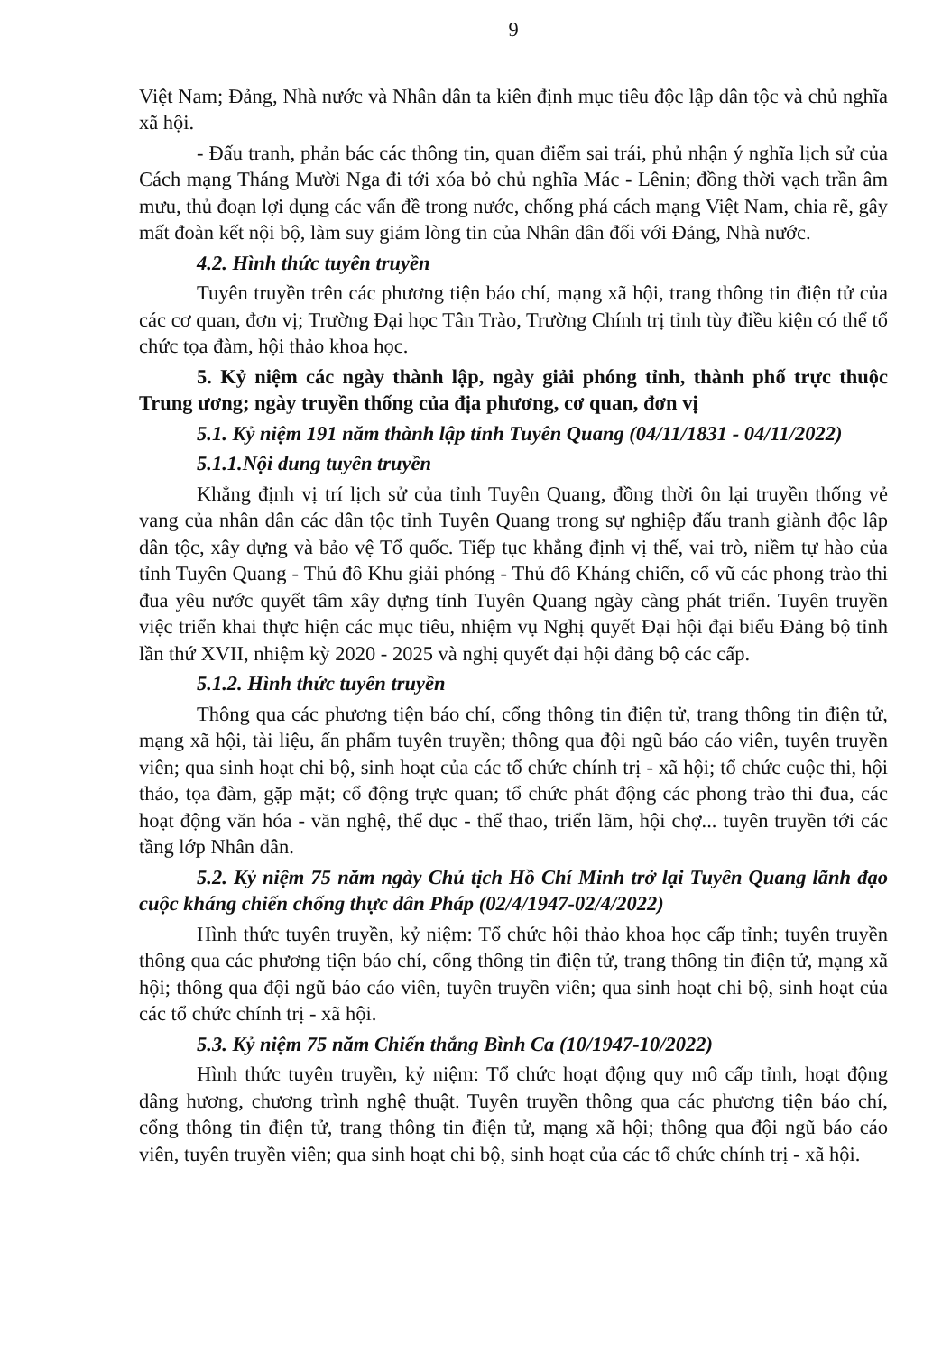9
Việt Nam; Đảng, Nhà nước và Nhân dân ta kiên định mục tiêu độc lập dân tộc và chủ nghĩa xã hội.
- Đấu tranh, phản bác các thông tin, quan điểm sai trái, phủ nhận ý nghĩa lịch sử của Cách mạng Tháng Mười Nga đi tới xóa bỏ chủ nghĩa Mác - Lênin; đồng thời vạch trần âm mưu, thủ đoạn lợi dụng các vấn đề trong nước, chống phá cách mạng Việt Nam, chia rẽ, gây mất đoàn kết nội bộ, làm suy giảm lòng tin của Nhân dân đối với Đảng, Nhà nước.
4.2. Hình thức tuyên truyền
Tuyên truyền trên các phương tiện báo chí, mạng xã hội, trang thông tin điện tử của các cơ quan, đơn vị; Trường Đại học Tân Trào, Trường Chính trị tỉnh tùy điều kiện có thể tổ chức tọa đàm, hội thảo khoa học.
5. Kỷ niệm các ngày thành lập, ngày giải phóng tỉnh, thành phố trực thuộc Trung ương; ngày truyền thống của địa phương, cơ quan, đơn vị
5.1. Kỷ niệm 191 năm thành lập tỉnh Tuyên Quang (04/11/1831 - 04/11/2022)
5.1.1.Nội dung tuyên truyền
Khẳng định vị trí lịch sử của tỉnh Tuyên Quang, đồng thời ôn lại truyền thống vẻ vang của nhân dân các dân tộc tỉnh Tuyên Quang trong sự nghiệp đấu tranh giành độc lập dân tộc, xây dựng và bảo vệ Tổ quốc. Tiếp tục khẳng định vị thế, vai trò, niềm tự hào của tỉnh Tuyên Quang - Thủ đô Khu giải phóng - Thủ đô Kháng chiến, cổ vũ các phong trào thi đua yêu nước quyết tâm xây dựng tỉnh Tuyên Quang ngày càng phát triển. Tuyên truyền việc triển khai thực hiện các mục tiêu, nhiệm vụ Nghị quyết Đại hội đại biểu Đảng bộ tỉnh lần thứ XVII, nhiệm kỳ 2020 - 2025 và nghị quyết đại hội đảng bộ các cấp.
5.1.2. Hình thức tuyên truyền
Thông qua các phương tiện báo chí, cổng thông tin điện tử, trang thông tin điện tử, mạng xã hội, tài liệu, ấn phẩm tuyên truyền; thông qua đội ngũ báo cáo viên, tuyên truyền viên; qua sinh hoạt chi bộ, sinh hoạt của các tổ chức chính trị - xã hội; tổ chức cuộc thi, hội thảo, tọa đàm, gặp mặt; cổ động trực quan; tổ chức phát động các phong trào thi đua, các hoạt động văn hóa - văn nghệ, thể dục - thể thao, triển lãm, hội chợ... tuyên truyền tới các tầng lớp Nhân dân.
5.2. Kỷ niệm 75 năm ngày Chủ tịch Hồ Chí Minh trở lại Tuyên Quang lãnh đạo cuộc kháng chiến chống thực dân Pháp (02/4/1947-02/4/2022)
Hình thức tuyên truyền, kỷ niệm: Tổ chức hội thảo khoa học cấp tỉnh; tuyên truyền thông qua các phương tiện báo chí, cổng thông tin điện tử, trang thông tin điện tử, mạng xã hội; thông qua đội ngũ báo cáo viên, tuyên truyền viên; qua sinh hoạt chi bộ, sinh hoạt của các tổ chức chính trị - xã hội.
5.3. Kỷ niệm 75 năm Chiến thắng Bình Ca (10/1947-10/2022)
Hình thức tuyên truyền, kỷ niệm: Tổ chức hoạt động quy mô cấp tỉnh, hoạt động dâng hương, chương trình nghệ thuật. Tuyên truyền thông qua các phương tiện báo chí, cổng thông tin điện tử, trang thông tin điện tử, mạng xã hội; thông qua đội ngũ báo cáo viên, tuyên truyền viên; qua sinh hoạt chi bộ, sinh hoạt của các tổ chức chính trị - xã hội.